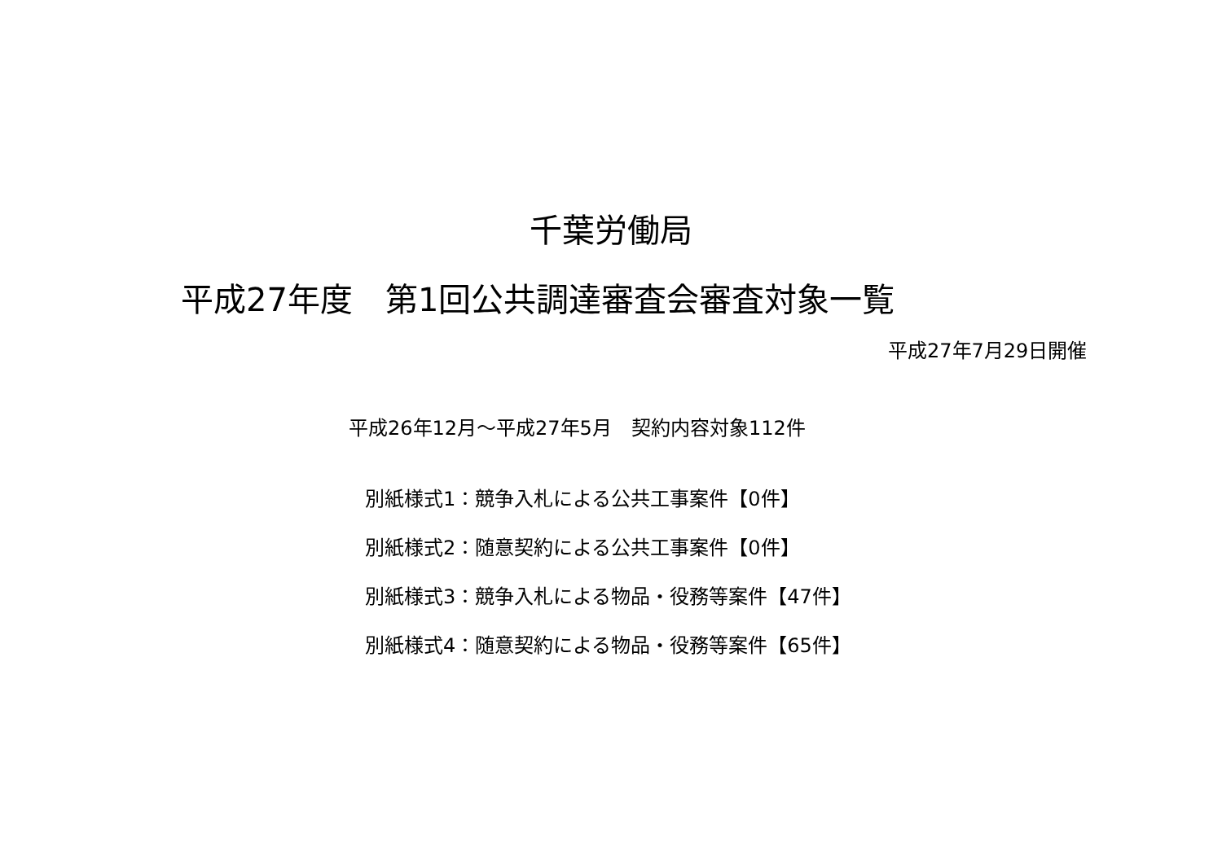千葉労働局
平成27年度　第1回公共調達審査会審査対象一覧
平成27年7月29日開催
平成26年12月～平成27年5月　契約内容対象112件
別紙様式1：競争入札による公共工事案件【0件】
別紙様式2：随意契約による公共工事案件【0件】
別紙様式3：競争入札による物品・役務等案件【47件】
別紙様式4：随意契約による物品・役務等案件【65件】